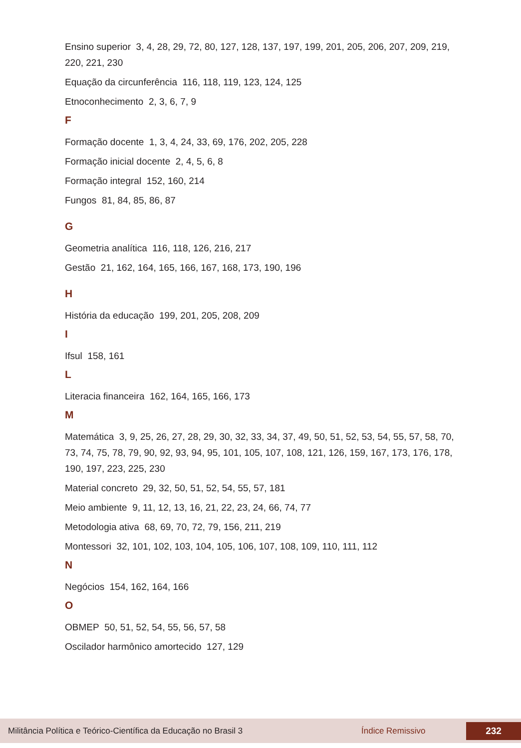Ensino superior 3, 4, 28, 29, 72, 80, 127, 128, 137, 197, 199, 201, 205, 206, 207, 209, 219, 220, 221, 230
Equação da circunferência 116, 118, 119, 123, 124, 125
Etnoconhecimento 2, 3, 6, 7, 9
F
Formação docente 1, 3, 4, 24, 33, 69, 176, 202, 205, 228
Formação inicial docente 2, 4, 5, 6, 8
Formação integral 152, 160, 214
Fungos 81, 84, 85, 86, 87
G
Geometria analítica 116, 118, 126, 216, 217
Gestão 21, 162, 164, 165, 166, 167, 168, 173, 190, 196
H
História da educação 199, 201, 205, 208, 209
I
Ifsul 158, 161
L
Literacia financeira 162, 164, 165, 166, 173
M
Matemática 3, 9, 25, 26, 27, 28, 29, 30, 32, 33, 34, 37, 49, 50, 51, 52, 53, 54, 55, 57, 58, 70, 73, 74, 75, 78, 79, 90, 92, 93, 94, 95, 101, 105, 107, 108, 121, 126, 159, 167, 173, 176, 178, 190, 197, 223, 225, 230
Material concreto 29, 32, 50, 51, 52, 54, 55, 57, 181
Meio ambiente 9, 11, 12, 13, 16, 21, 22, 23, 24, 66, 74, 77
Metodologia ativa 68, 69, 70, 72, 79, 156, 211, 219
Montessori 32, 101, 102, 103, 104, 105, 106, 107, 108, 109, 110, 111, 112
N
Negócios 154, 162, 164, 166
O
OBMEP 50, 51, 52, 54, 55, 56, 57, 58
Oscilador harmônico amortecido 127, 129
Militância Política e Teórico-Científica da Educação no Brasil 3 Índice Remissivo 232